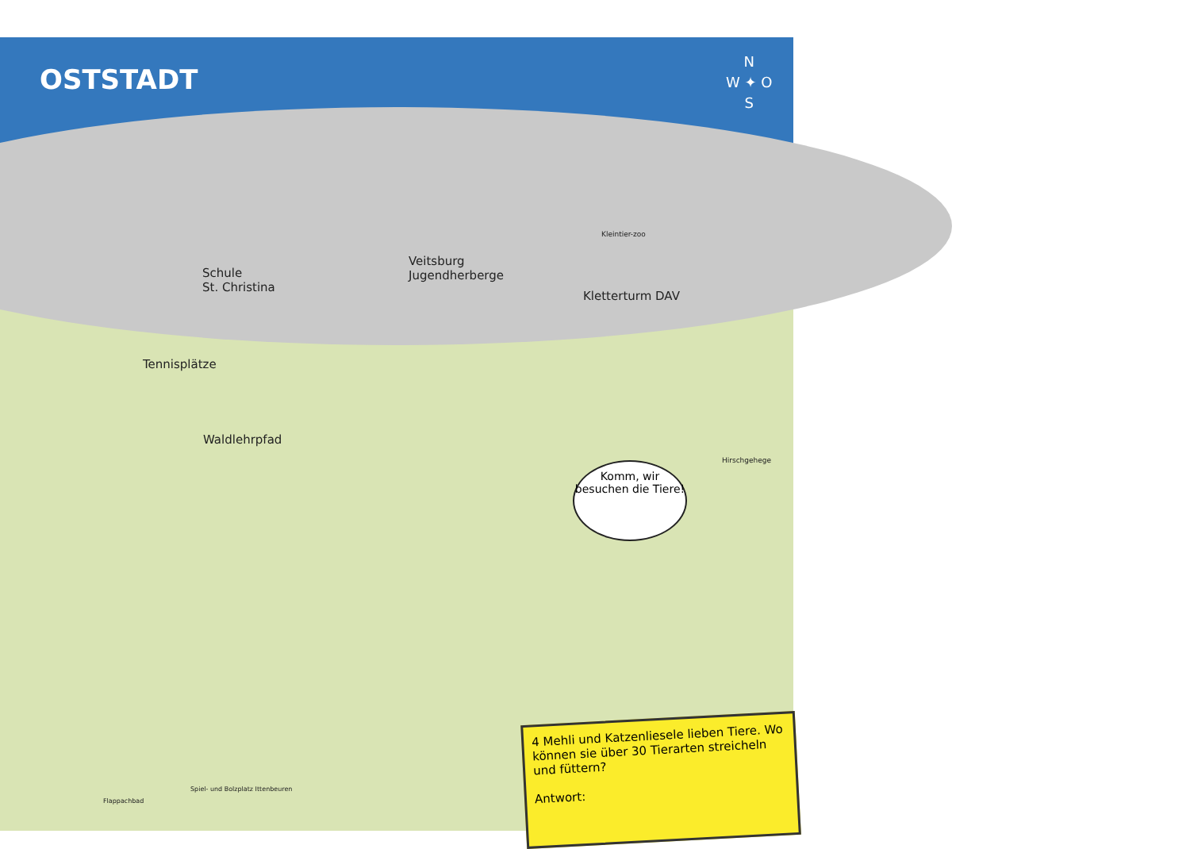OSTSTADT
N
W ✦ O
S
Schule
St. Christina
Veitsburg
Jugendherberge
Kletterturm DAV
Tennisplätze
Waldlehrpfad
Kleintier-zoo
Hirschgehege
Flappachbad
Spiel- und Bolzplatz Ittenbeuren
Komm, wir besuchen die Tiere!
4 Mehli und Katzenliesele lieben Tiere. Wo können sie über 30 Tierarten streicheln und füttern?
Antwort: